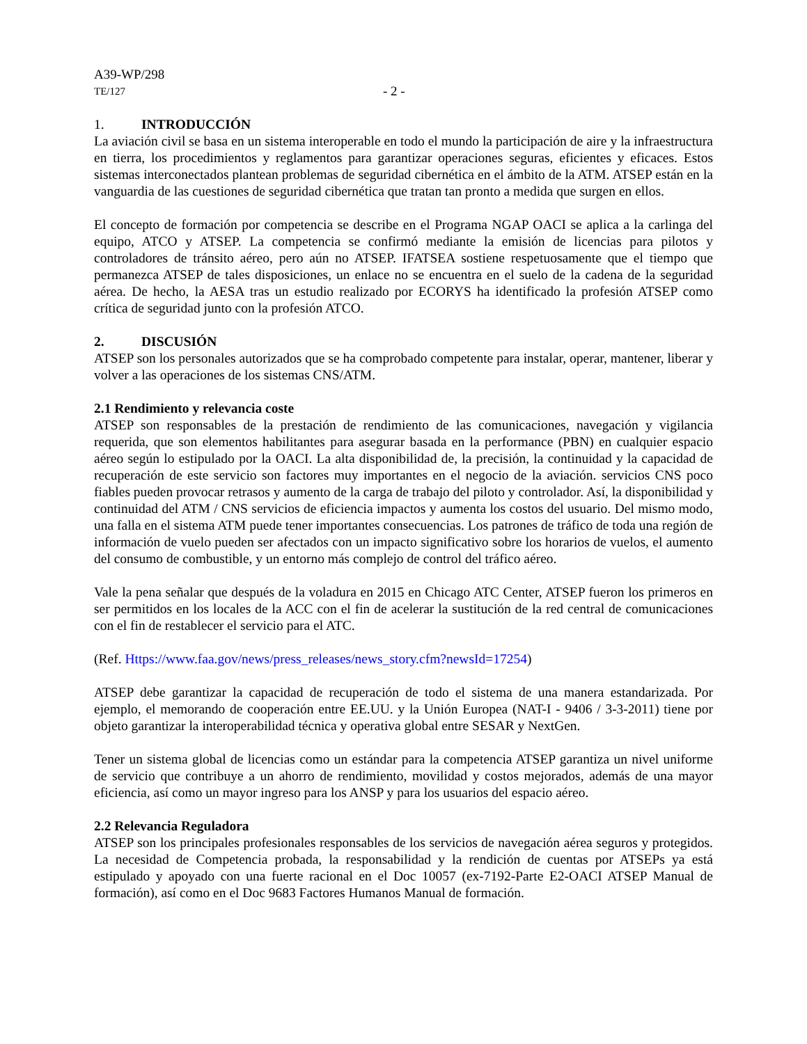A39-WP/298
TE/127 - 2 -
1. INTRODUCCIÓN
La aviación civil se basa en un sistema interoperable en todo el mundo la participación de aire y la infraestructura en tierra, los procedimientos y reglamentos para garantizar operaciones seguras, eficientes y eficaces. Estos sistemas interconectados plantean problemas de seguridad cibernética en el ámbito de la ATM. ATSEP están en la vanguardia de las cuestiones de seguridad cibernética que tratan tan pronto a medida que surgen en ellos.
El concepto de formación por competencia se describe en el Programa NGAP OACI se aplica a la carlinga del equipo, ATCO y ATSEP. La competencia se confirmó mediante la emisión de licencias para pilotos y controladores de tránsito aéreo, pero aún no ATSEP. IFATSEA sostiene respetuosamente que el tiempo que permanezca ATSEP de tales disposiciones, un enlace no se encuentra en el suelo de la cadena de la seguridad aérea. De hecho, la AESA tras un estudio realizado por ECORYS ha identificado la profesión ATSEP como crítica de seguridad junto con la profesión ATCO.
2. DISCUSIÓN
ATSEP son los personales autorizados que se ha comprobado competente para instalar, operar, mantener, liberar y volver a las operaciones de los sistemas CNS/ATM.
2.1 Rendimiento y relevancia coste
ATSEP son responsables de la prestación de rendimiento de las comunicaciones, navegación y vigilancia requerida, que son elementos habilitantes para asegurar basada en la performance (PBN) en cualquier espacio aéreo según lo estipulado por la OACI. La alta disponibilidad de, la precisión, la continuidad y la capacidad de recuperación de este servicio son factores muy importantes en el negocio de la aviación. servicios CNS poco fiables pueden provocar retrasos y aumento de la carga de trabajo del piloto y controlador. Así, la disponibilidad y continuidad del ATM / CNS servicios de eficiencia impactos y aumenta los costos del usuario. Del mismo modo, una falla en el sistema ATM puede tener importantes consecuencias. Los patrones de tráfico de toda una región de información de vuelo pueden ser afectados con un impacto significativo sobre los horarios de vuelos, el aumento del consumo de combustible, y un entorno más complejo de control del tráfico aéreo.
Vale la pena señalar que después de la voladura en 2015 en Chicago ATC Center, ATSEP fueron los primeros en ser permitidos en los locales de la ACC con el fin de acelerar la sustitución de la red central de comunicaciones con el fin de restablecer el servicio para el ATC.
(Ref. Https://www.faa.gov/news/press_releases/news_story.cfm?newsId=17254)
ATSEP debe garantizar la capacidad de recuperación de todo el sistema de una manera estandarizada. Por ejemplo, el memorando de cooperación entre EE.UU. y la Unión Europea (NAT-I - 9406 / 3-3-2011) tiene por objeto garantizar la interoperabilidad técnica y operativa global entre SESAR y NextGen.
Tener un sistema global de licencias como un estándar para la competencia ATSEP garantiza un nivel uniforme de servicio que contribuye a un ahorro de rendimiento, movilidad y costos mejorados, además de una mayor eficiencia, así como un mayor ingreso para los ANSP y para los usuarios del espacio aéreo.
2.2 Relevancia Reguladora
ATSEP son los principales profesionales responsables de los servicios de navegación aérea seguros y protegidos. La necesidad de Competencia probada, la responsabilidad y la rendición de cuentas por ATSEPs ya está estipulado y apoyado con una fuerte racional en el Doc 10057 (ex-7192-Parte E2-OACI ATSEP Manual de formación), así como en el Doc 9683 Factores Humanos Manual de formación.